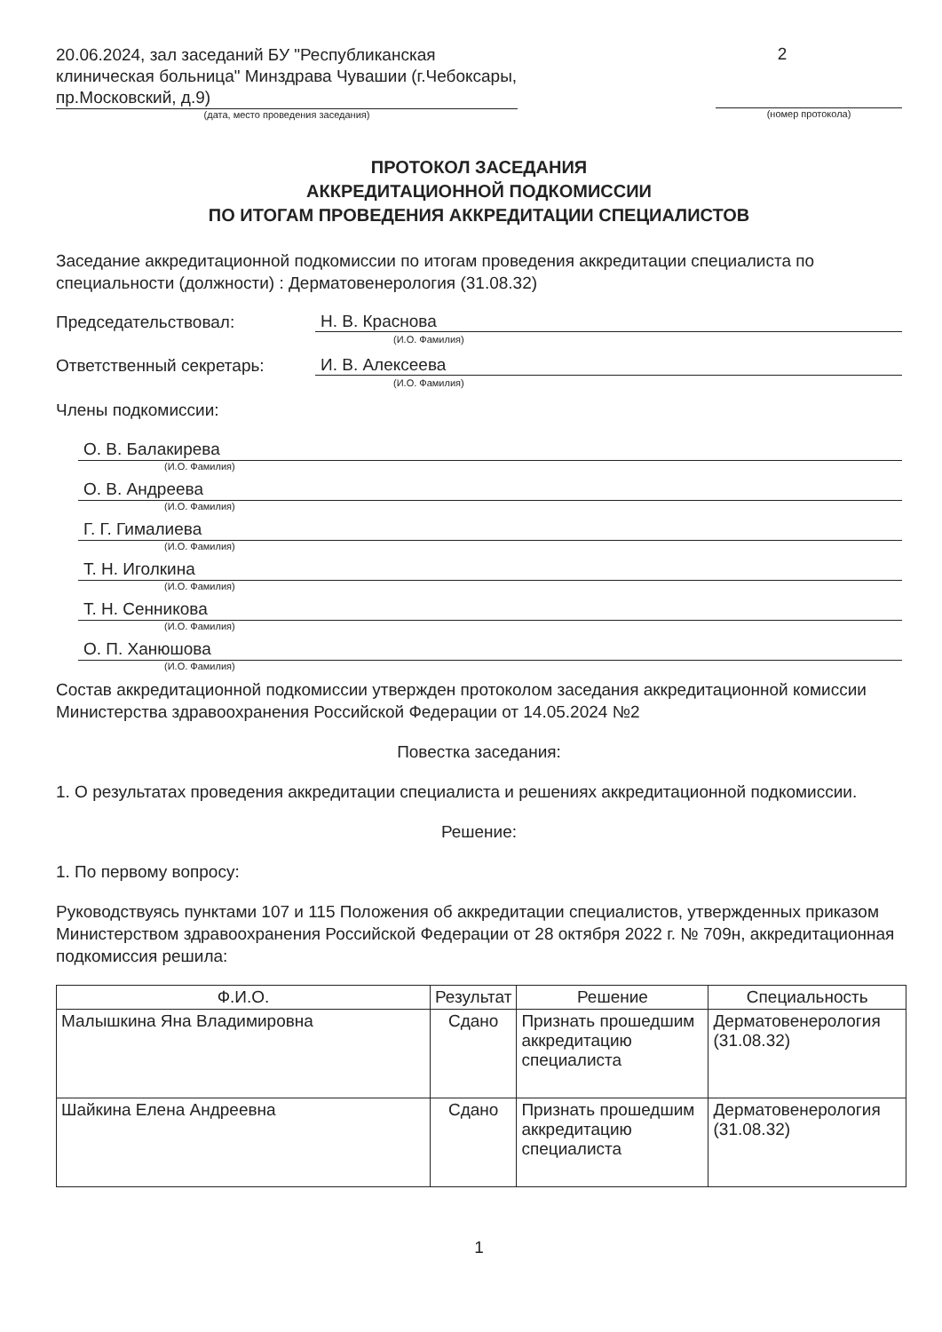20.06.2024, зал заседаний БУ "Республиканская клиническая больница" Минздрава Чувашии (г.Чебоксары, пр.Московский, д.9)
(дата, место проведения заседания)
2
(номер протокола)
ПРОТОКОЛ ЗАСЕДАНИЯ
АККРЕДИТАЦИОННОЙ ПОДКОМИССИИ
ПО ИТОГАМ ПРОВЕДЕНИЯ АККРЕДИТАЦИИ СПЕЦИАЛИСТОВ
Заседание аккредитационной подкомиссии по итогам проведения аккредитации специалиста по специальности (должности) : Дерматовенерология (31.08.32)
Председательствовал:
Н. В. Краснова
(И.О. Фамилия)
Ответственный секретарь:
И. В. Алексеева
(И.О. Фамилия)
Члены подкомиссии:
О. В. Балакирева
(И.О. Фамилия)
О. В. Андреева
(И.О. Фамилия)
Г. Г. Гималиева
(И.О. Фамилия)
Т. Н. Иголкина
(И.О. Фамилия)
Т. Н. Сенникова
(И.О. Фамилия)
О. П. Ханюшова
(И.О. Фамилия)
Состав аккредитационной подкомиссии утвержден протоколом заседания аккредитационной комиссии Министерства здравоохранения Российской Федерации от 14.05.2024 №2
Повестка заседания:
1. О результатах проведения аккредитации специалиста и решениях аккредитационной подкомиссии.
Решение:
1. По первому вопросу:
Руководствуясь пунктами 107 и 115 Положения об аккредитации специалистов, утвержденных приказом Министерством здравоохранения Российской Федерации от 28 октября 2022 г. № 709н, аккредитационная подкомиссия решила:
| Ф.И.О. | Результат | Решение | Специальность |
| --- | --- | --- | --- |
| Малышкина Яна Владимировна | Сдано | Признать прошедшим аккредитацию специалиста | Дерматовенерология (31.08.32) |
| Шайкина Елена Андреевна | Сдано | Признать прошедшим аккредитацию специалиста | Дерматовенерология (31.08.32) |
1